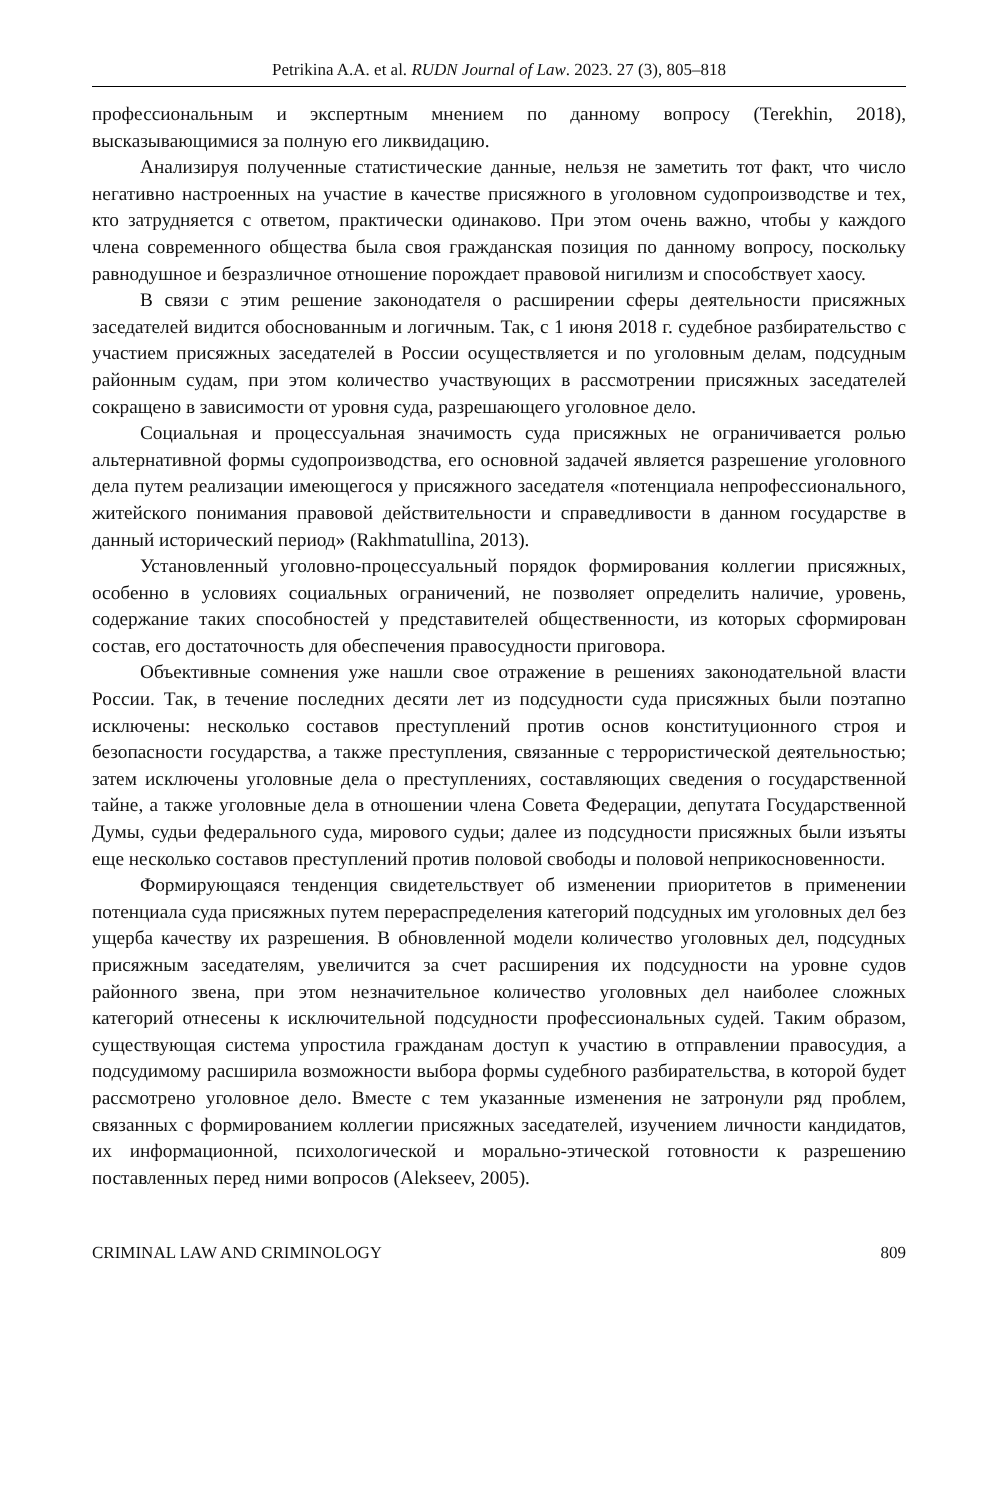Petrikina A.A. et al. RUDN Journal of Law. 2023. 27 (3), 805–818
профессиональным и экспертным мнением по данному вопросу (Terekhin, 2018), высказывающимися за полную его ликвидацию.
Анализируя полученные статистические данные, нельзя не заметить тот факт, что число негативно настроенных на участие в качестве присяжного в уголовном судопроизводстве и тех, кто затрудняется с ответом, практически одинаково. При этом очень важно, чтобы у каждого члена современного общества была своя гражданская позиция по данному вопросу, поскольку равнодушное и безразличное отношение порождает правовой нигилизм и способствует хаосу.
В связи с этим решение законодателя о расширении сферы деятельности присяжных заседателей видится обоснованным и логичным. Так, с 1 июня 2018 г. судебное разбирательство с участием присяжных заседателей в России осуществляется и по уголовным делам, подсудным районным судам, при этом количество участвующих в рассмотрении присяжных заседателей сокращено в зависимости от уровня суда, разрешающего уголовное дело.
Социальная и процессуальная значимость суда присяжных не ограничивается ролью альтернативной формы судопроизводства, его основной задачей является разрешение уголовного дела путем реализации имеющегося у присяжного заседателя «потенциала непрофессионального, житейского понимания правовой действительности и справедливости в данном государстве в данный исторический период» (Rakhmatullina, 2013).
Установленный уголовно-процессуальный порядок формирования коллегии присяжных, особенно в условиях социальных ограничений, не позволяет определить наличие, уровень, содержание таких способностей у представителей общественности, из которых сформирован состав, его достаточность для обеспечения правосудности приговора.
Объективные сомнения уже нашли свое отражение в решениях законодательной власти России. Так, в течение последних десяти лет из подсудности суда присяжных были поэтапно исключены: несколько составов преступлений против основ конституционного строя и безопасности государства, а также преступления, связанные с террористической деятельностью; затем исключены уголовные дела о преступлениях, составляющих сведения о государственной тайне, а также уголовные дела в отношении члена Совета Федерации, депутата Государственной Думы, судьи федерального суда, мирового судьи; далее из подсудности присяжных были изъяты еще несколько составов преступлений против половой свободы и половой неприкосновенности.
Формирующаяся тенденция свидетельствует об изменении приоритетов в применении потенциала суда присяжных путем перераспределения категорий подсудных им уголовных дел без ущерба качеству их разрешения. В обновленной модели количество уголовных дел, подсудных присяжным заседателям, увеличится за счет расширения их подсудности на уровне судов районного звена, при этом незначительное количество уголовных дел наиболее сложных категорий отнесены к исключительной подсудности профессиональных судей. Таким образом, существующая система упростила гражданам доступ к участию в отправлении правосудия, а подсудимому расширила возможности выбора формы судебного разбирательства, в которой будет рассмотрено уголовное дело. Вместе с тем указанные изменения не затронули ряд проблем, связанных с формированием коллегии присяжных заседателей, изучением личности кандидатов, их информационной, психологической и морально-этической готовности к разрешению поставленных перед ними вопросов (Alekseev, 2005).
CRIMINAL LAW AND CRIMINOLOGY 809